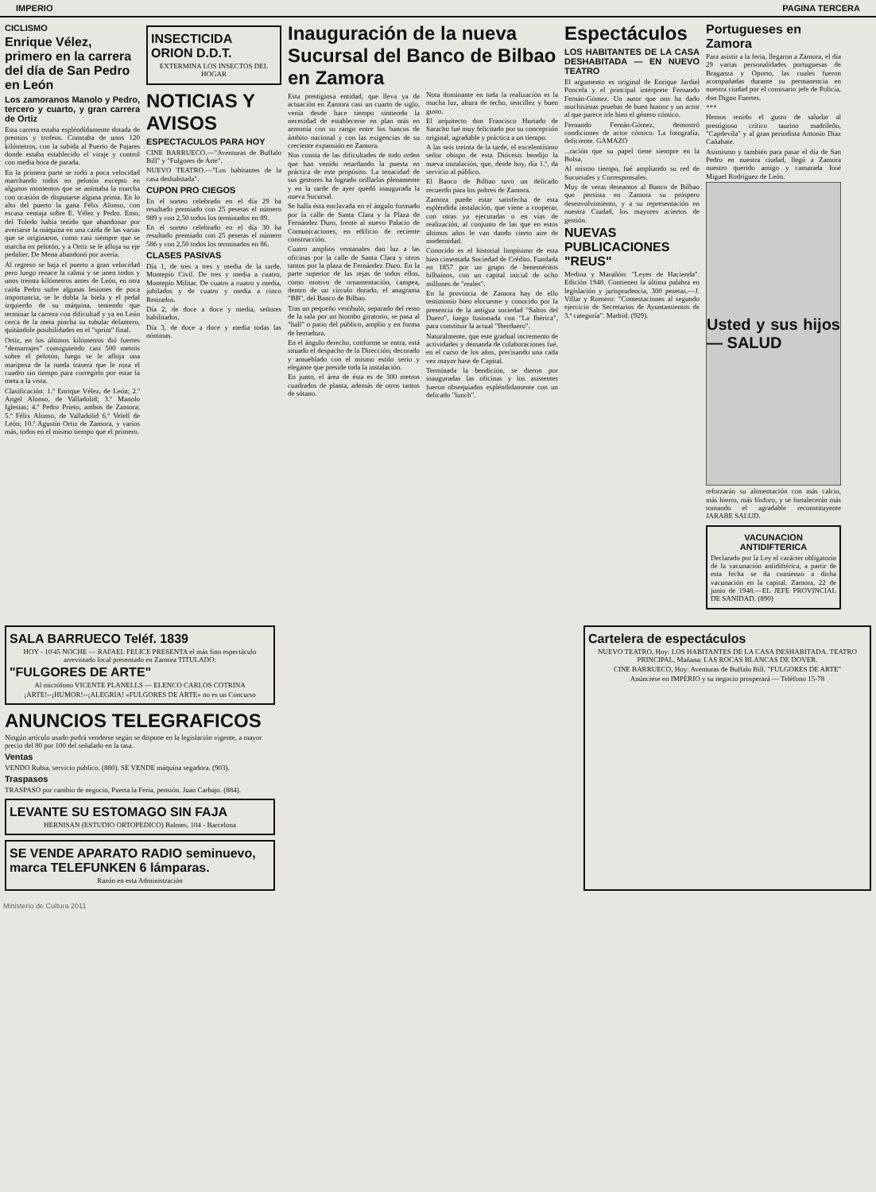IMPERIO PAGINA TERCERA
CICLISMO
Enrique Vélez, primero en la carrera del día de San Pedro en León
Los zamoranos Manolo y Pedro, tercero y cuarto, y gran carrera de Ortiz
Esta carrera estaba espléndidamente dotada de premios y trofeos. Constaba de unos 120 kilómetros, con la subida al Puerto de Pajares donde estaba establecido el viraje y control con media hora de parada.
En la primera parte se rodó a poca velocidad marchando todos en pelotón excepto en algunos momentos que se animaba la marcha con ocasión de disputarse alguna prima. En lo alto del puerto la gana Félix Alonso, con escasa ventaja sobre E. Vélez y Pedro. Emo, del Toledo había tenido que abandonar por averiarse la máquina en una caída de las varias que se originaron, como casi siempre que se marcha en pelotón, y a Ortiz se le afloja su eje pedalier. De Mena abandonó por avería.
Al regreso se baja el puerto a gran velocidad pero luego renace la calma y se unen todos y unos treinta kilómetros antes de León, en otra caída Pedro sufre algunas lesiones de poca importancia, se le dobla la biela y el pedal izquierdo de su máquina, teniendo que terminar la carrera con dificultad y ya en León cerca de la meta pincha su tubular delantero, quitándole posibilidades en el "sprint" final.
Ortiz, en los últimos kilómetros dió fuertes "demarrajes" consiguiendo casi 500 metros sobre el pelotón, luego se le afloja una maripesa de la rueda trasera que le roza el cuadro sin tiempo para corregirlo por estar la meta a la vista.
Clasificación: 1.º Enrique Vélez, de León; 2.º Angel Alonso, de Valladolid; 3.º Manolo Iglesias; 4.º Pedro Prieto, ambos de Zamora; 5.º Félix Alonso, de Valladolid 6.º Velell de León; 10.º Agustín Ortiz de Zamora, y varios más, todos en el mismo tiempo que el primero.
INSECTICIDA ORION D.D.T.
EXTERMINA LOS INSECTOS DEL HOGAR
NOTICIAS Y AVISOS
ESPECTACULOS PARA HOY
CINE BARRUECO.—"Aventuras de Buffalo Bill" y "Fulgores de Arte".
NUEVO TEATRO.—"Los habitantes de la casa deshabitada".
CUPON PRO CIEGOS
En el sorteo celebrado en el día 29 ha resultado premiado con 25 pesetas el número 989 y con 2,50 todos los terminados en 89.
En el sorteo celebrado en el día 30 ha resultado premiado con 25 pesetas el número 586 y con 2,50 todos los terminados en 86.
CLASES PASIVAS
Día 1, de tres a tres y media de la tarde, Montepío Civil. De tres y media a cuatro, Montepío Militar. De cuatro a cuatro y media, jubilados y de cuatro y media a cinco Retirados.
Día 2, de doce a doce y media, señores habilitados.
Día 3, de doce a doce y media todas las nóminas.
Inauguración de la nueva Sucursal del Banco de Bilbao en Zamora
Esta prestigiosa entidad, que lleva ya de actuación en Zamora casi un cuarto de siglo, venía desde hace tiempo sintiendo la necesidad de establecerse en plan más en armonía con su rango entre los bancos de ámbito nacional y con las exigencias de su creciente expansión en Zamora.
Nos consta de las dificultades de todo orden que han venido retardando la puesta en práctica de este propósito. La tenacidad de sus gestores ha logrado orillarlas plenamente y en la tarde de ayer quedó inaugurada la nueva Sucursal.
Se halla ésta enclavada en el ángulo formado por la calle de Santa Clara y la Plaza de Fernández Duro, frente al nuevo Palacio de Comunicaciones, en edificio de reciente construcción.
Cuatro amplios ventanales dan luz a las oficinas por la calle de Santa Clara y otros tantos por la plaza de Fernández Duro. En la parte superior de las rejas de todos ellos, como motivo de ornamentación, campea, dentro de un círculo dorado, el anagrama "BB", del Banco de Bilbao.
Tras un pequeño vestíbulo, separado del resto de la sala por un biombo giratorio, se pasa al "hall" o patio del público, amplio y en forma de herradura.
En el ángulo derecho, conforme se entra, está situado el despacho de la Dirección; decorado y amueblado con el mismo estilo serio y elegante que preside toda la instalación.
En junto, el área de ésta es de 300 metros cuadrados de planta, además de otros tantos de sótano.
Nota dominante en toda la realización es la mucha luz, altura de techo, sencillez y buen gusto.
El arquitecto don Francisco Hurtado de Saracho fué muy felicitado por su concepción original, agradable y práctica a un tiempo.
A las seis treinta de la tarde, el excelentísimo señor obispo de esta Diócesis bendijo la nueva instalación, que, desde hoy, día 1.º, da servicio al público.
El Banco de Bilbao tuvo un delicado recuerdo para los pobres de Zamora.
Zamora puede estar satisfecha de esta espléndida instalación, que viene a cooperar, con otras ya ejecutadas o en vías de realización, al conjunto de las que en estos últimos años le van dando cierto aire de modernidad.
Conocido es el historial limpísimo de esta bien cimentada Sociedad de Crédito. Fundada en 1857 por un grupo de beneméritos bilbaínos, con un capital inicial de ocho millones de "reales".
En la provincia de Zamora hay de ello testimonio bien elocuente y conocido por la presencia de la antigua sociedad "Saltos del Duero", luego fusionada con "La Ibérica", para constituir la actual "Iberduero".
Naturalmente, que este gradual incremento de actividades y demanda de colaboraciones fué, en el curso de los años, precisando una cada vez mayor base de Capital.
Terminada la bendición, se dieron por inauguradas las oficinas y los asistentes fueron obsequiados espléndidamente con un delicado "lunch".
Espectáculos
LOS HABITANTES DE LA CASA DESHABITADA — EN NUEVO TEATRO
El argumento es original de Enrique Jardiel Poncela y el principal intérprete Fernando Fernán-Gómez. Un autor que nos ha dado muchísimas pruebas de buen humor y un actor al que parece irle bien el género cómico.
Fernando Fernán-Gómez, demostró condiciones de actor cómico. La fotografía, deficiente. GAMAZO
...ración que su papel tiene siempre en la Bolsa.
Al mismo tiempo, fué ampliando su red de Sucursales y Corresponsales.
Muy de veras deseamos al Banco de Bilbao que persista en Zamora su próspero desenvolvimiento, y a su representación en nuestra Ciudad, los mayores aciertos de gestión.
NUEVAS PUBLICACIONES "REUS"
Medina y Marañón: "Leyes de Hacienda". Edición 1948. Contienen la última palabra en legislación y jurisprudencia, 300 pesetas.—J. Villar y Romero: "Contestaciones al segundo ejercicio de Secretarios de Ayuntamientos de 3.ª categoría". Madrid. (929).
Portugueses en Zamora
Para asistir a la feria, llegaron a Zamora, el día 29 varias personalidades portuguesas de Braganza y Oporto, las cuales fueron acompañadas durante su permanencia en nuestra ciudad por el comisario jefe de Policía, don Digno Fuertes.
***
Hemos tenido el gusto de saludar al prestigioso crítico taurino madrileño, "Capdevila" y al gran periodista Antonio Díaz Cañabate.
Asimismo y también para pasar el día de San Pedro en nuestra ciudad, llegó a Zamora nuestro querido amigo y camarada José Miguel Rodríguez de León.
Usted y sus hijos — SALUD
reforzarán su alimentación con más calcio, más hierro, más fósforo, y se fortalecerán más tomando el agradable reconstituyente JARABE SALUD.
VACUNACION ANTIDIFTERICA
Declarado por la Ley el carácter obligatorio de la vacunación antidiftérica, a partir de esta fecha se da comienzo a dicha vacunación en la capital. Zamora, 22 de junio de 1948.—EL JEFE PROVINCIAL DE SANIDAD. (890)
SALA BARRUECO Teléf. 1839
HOY - 10'45 NOCHE — RAFAEL FELICE PRESENTA el más fino espectáculo arrevistado local presentado en Zamora TITULADO:
"FULGORES DE ARTE"
Al micrófono VICENTE PLANELLS — ELENCO CARLOS COTRINA
¡ARTE!--¡HUMOR!--¡ALEGRIA! «FULGORES DE ARTE» no es un Concurso
ANUNCIOS TELEGRAFICOS
Ningún artículo usado podrá venderse según se dispone en la legislación vigente, a mayor precio del 80 por 100 del señalado en la tasa.
Ventas
VENDO Rubia, servicio público. (880). SE VENDE máquina segadora. (903).
Traspasos
TRASPASO por cambio de negocio, Puerta la Feria, pensión. Juan Carbajo. (884).
LEVANTE SU ESTOMAGO SIN FAJA
HERNISAN (ESTUDIO ORTOPEDICO) Balmes, 104 - Barcelona
SE VENDE APARATO RADIO seminuevo, marca TELEFUNKEN 6 lámparas.
Razón en esta Administración
Cartelera de espectáculos
NUEVO TEATRO, Hoy: LOS HABITANTES DE LA CASA DESHABITADA. TEATRO PRINCIPAL, Mañana: LAS ROCAS BLANCAS DE DOVER.
CINE BARRUECO, Hoy: Aventuras de Buffalo Bill. "FULGORES DE ARTE"
Anúnciese en IMPERIO y su negocio prosperará — Teléfono 15-78
Ministerio de Cultura 2011